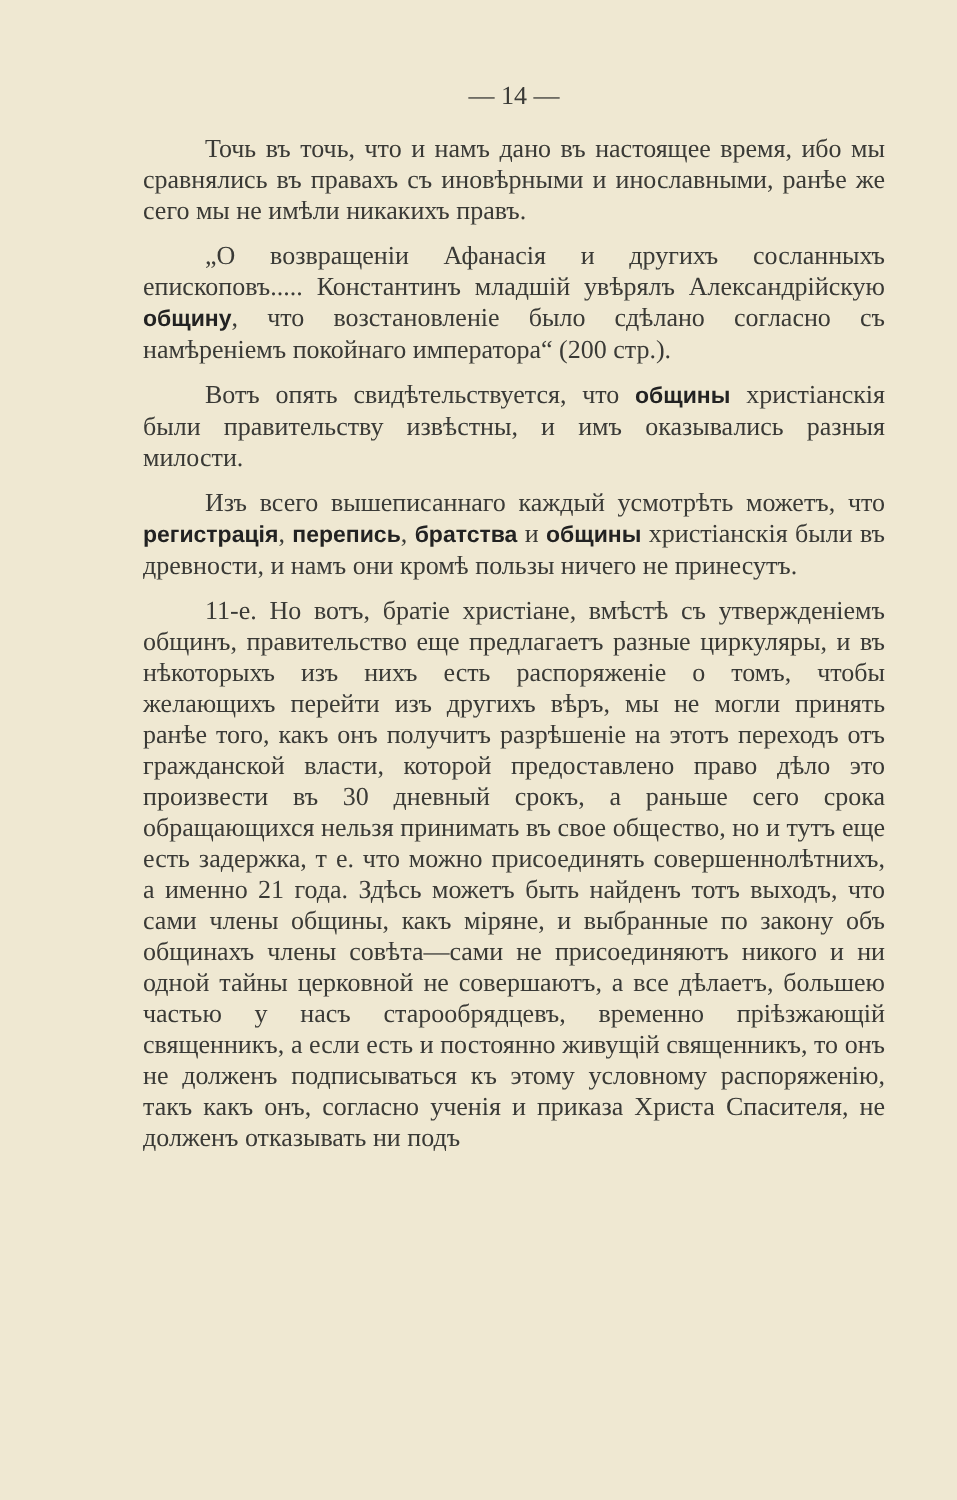— 14 —
Точь въ точь, что и намъ дано въ настоящее время, ибо мы сравнялись въ правахъ съ иновѣрными и инославными, ранѣе же сего мы не имѣли никакихъ правъ.
„О возвращенiи Афанасiя и другихъ сосланныхъ епископовъ..... Константинъ младшiй увѣрялъ Александрiйскую общину, что возстановленiе было сдѣлано согласно съ намѣренiемъ покойнаго императора“ (200 стр.).
Вотъ опять свидѣтельствуется, что общины христiанскiя были правительству извѣстны, и имъ оказывались разныя милости.
Изъ всего вышеписаннаго каждый усмотрѣть можетъ, что регистрацiя, перепись, братства и общины христiанскiя были въ древности, и намъ они кромѣ пользы ничего не принесутъ.
11-е. Но вотъ, братiе христiане, вмѣстѣ съ утвержденiемъ общинъ, правительство еще предлагаетъ разные циркуляры, и въ нѣкоторыхъ изъ нихъ есть распоряженiе о томъ, чтобы желающихъ перейти изъ другихъ вѣръ, мы не могли принять ранѣе того, какъ онъ получитъ разрѣшенiе на этотъ переходъ отъ гражданской власти, которой предоставлено право дѣло это произвести въ 30 дневный срокъ, а раньше сего срока обращающихся нельзя принимать въ свое общество, но и тутъ еще есть задержка, т е. что можно присоединять совершеннолѣтнихъ, а именно 21 года. Здѣсь можетъ быть найденъ тотъ выходъ, что сами члены общины, какъ мiряне, и выбранные по закону объ общинахъ члены совѣта—сами не присоединяютъ никого и ни одной тайны церковной не совершаютъ, а все дѣлаетъ, большею частью у насъ старообрядцевъ, временно прiѣзжающiй священникъ, а если есть и постоянно живущiй священникъ, то онъ не долженъ подписываться къ этому условному распоряженiю, такъ какъ онъ, согласно ученiя и приказа Христа Спасителя, не долженъ отказывать ни подъ